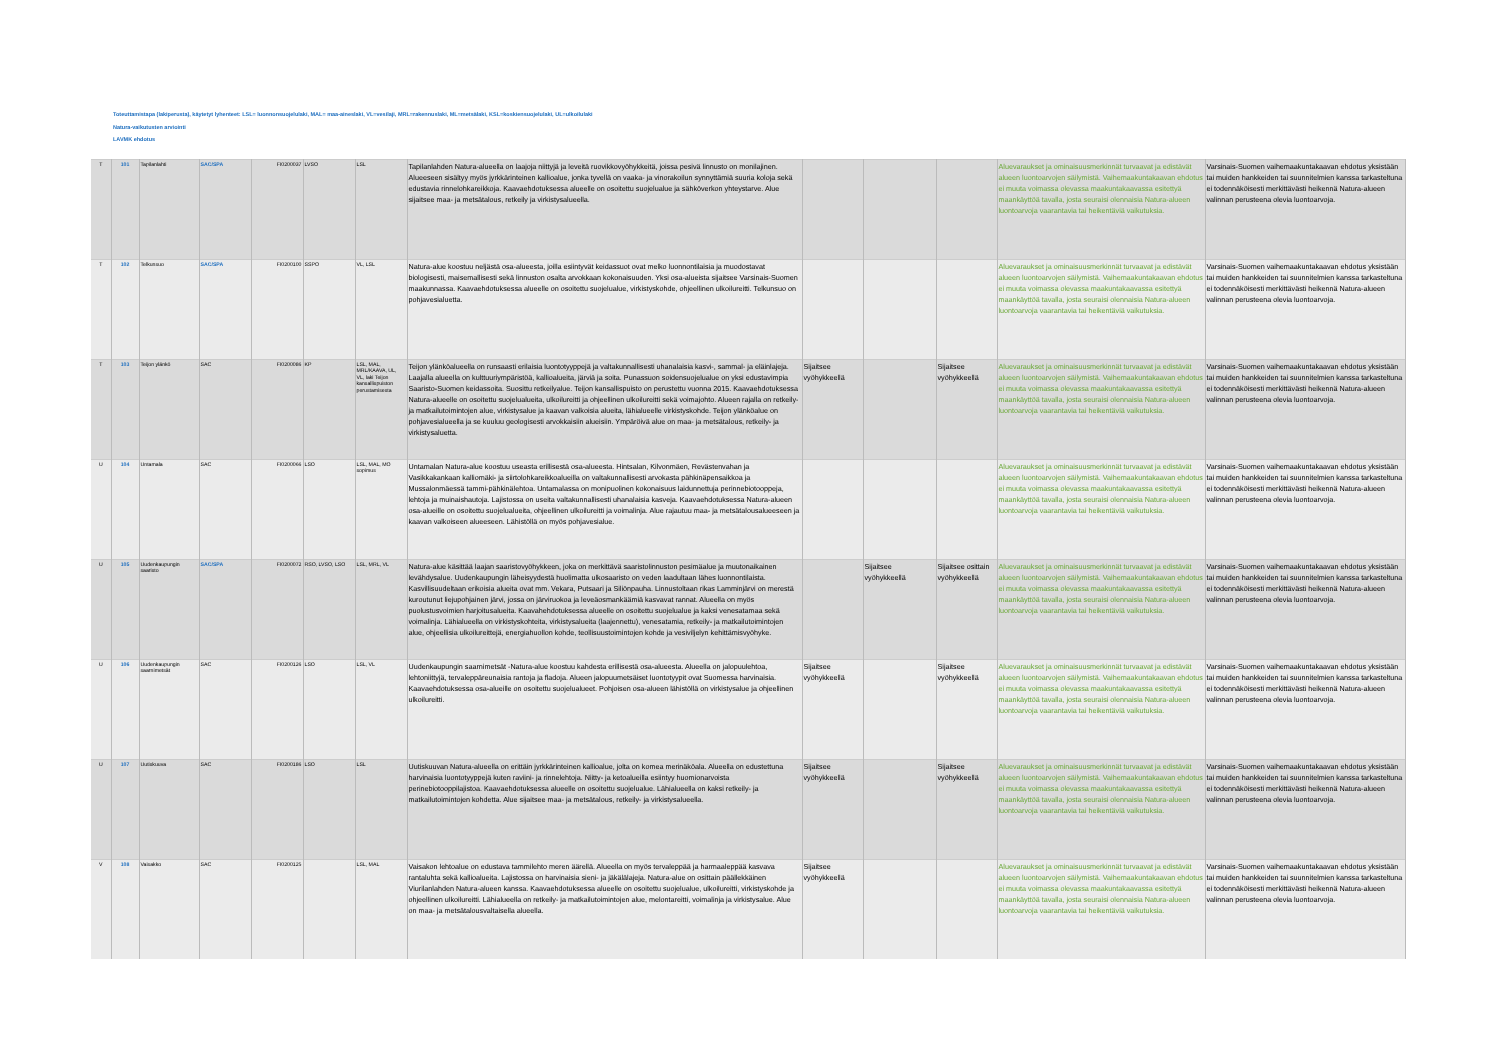Toteuttamistapa (lakiperusta), käytetyt lyhenteet: LSL= luonnonsuojelulaki, MAL= maa-aineslaki, VL=vesilaji, MRL=rakennuslaki, ML=metsälaki, KSL=koskiensuojelulaki, UL=ulkoilulaki
Natura-vaikutusten arviointi
LAVMK ehdotus
| T | 101 | Tapilanlahti | SAC/SPA | FI0200037 | LVSO | LSL | Tapilanlahden Natura-alueella on laajoja niittyjä ja leveitä ruovikkovyöhykkeitä, joissa pesivä linnusto on monilajinen. Alueeseen sisältyy myös jyrkkärinteinen kallioalue, jonka tyvellä on vaaka- ja vinorakoilun synnyttämiä suuria koloja sekä edustavia rinnelohkareikkoja. Kaavaehdotuksessa alueelle on osoitettu suojelualue ja sähköverkon yhteystarve. Alue sijaitsee maa- ja metsätalous, retkeily ja virkistysalueella. | | | | Aluevaraukset ja ominaisuusmerkinnät turvaavat ja edistävät alueen luontoarvojen säilymistä. Vaihemaakuntakaavan ehdotus ei muuta voimassa olevassa maakuntakaavassa esitettyä maankäyttöä tavalla, josta seuraisi olennaisia Natura-alueen luontoarvoja vaarantavia tai heikentäviä vaikutuksia. | Varsinais-Suomen vaihemaakuntakaavan ehdotus yksistään tai muiden hankkeiden tai suunnitelmien kanssa tarkasteltuna ei todennäköisesti merkittävästi heikennä Natura-alueen valinnan perusteena olevia luontoarvoja. |
| T | 102 | Telkunsuo | SAC/SPA | FI0200100 | SSPO | VL, LSL | Natura-alue koostuu neljästä osa-alueesta, joilla esiintyvät keidassuot ovat melko luonnontilaisia ja muodostavat biologisesti, maisemallisesti sekä linnuston osalta arvokkaan kokonaisuuden. Yksi osa-alueista sijaitsee Varsinais-Suomen maakunnassa. Kaavaehdotuksessa alueelle on osoitettu suojelualue, virkistyskohde, ohjeellinen ulkoilureitti. Telkunsuo on pohjavesialuetta. | | | | Aluevaraukset ja ominaisuusmerkinnät turvaavat ja edistävät alueen luontoarvojen säilymistä. Vaihemaakuntakaavan ehdotus ei muuta voimassa olevassa maakuntakaavassa esitettyä maankäyttöä tavalla, josta seuraisi olennaisia Natura-alueen luontoarvoja vaarantavia tai heikentäviä vaikutuksia. | Varsinais-Suomen vaihemaakuntakaavan ehdotus yksistään tai muiden hankkeiden tai suunnitelmien kanssa tarkasteltuna ei todennäköisesti merkittävästi heikennä Natura-alueen valinnan perusteena olevia luontoarvoja. |
| T | 103 | Teijon ylänkö | SAC | FI0200086 | KP | LSL, MAL, MRL/KAAVA, UL, VL, laki Teijon kansallispuiston perustamisesta | Teijon ylänköalueella on runsaasti erilaisia luontotyyppejä ja valtakunnallisesti uhanalaisia kasvi-, sammal- ja eläinlajeja. Laajalla alueella on kulttuuriympäristöä, kallioalueita, järviä ja soita. Punassuon soidensuojelualue on yksi edustavimpia Saaristo-Suomen keidassoita. Suosittu retkeilyalue. Teijon kansallispuisto on perustettu vuonna 2015. Kaavaehdotuksessa Natura-alueelle on osoitettu suojelualueita, ulkoilureitti ja ohjeellinen ulkoilureitti sekä voimajohto. Alueen rajalla on retkeily- ja matkailutoimintojen alue, virkistysalue ja kaavan valkoisia alueita, lähialueelle virkistyskohde. Teijon ylänköalue on pohjavesialueella ja se kuuluu geologisesti arvokkaisiin alueisiin. Ympäröivä alue on maa- ja metsätalous, retkeily- ja virkistysaluetta. | Sijaitsee vyöhykkeellä | | Sijaitsee vyöhykkeellä | Aluevaraukset ja ominaisuusmerkinnät turvaavat ja edistävät alueen luontoarvojen säilymistä. Vaihemaakuntakaavan ehdotus ei muuta voimassa olevassa maakuntakaavassa esitettyä maankäyttöä tavalla, josta seuraisi olennaisia Natura-alueen luontoarvoja vaarantavia tai heikentäviä vaikutuksia. | Varsinais-Suomen vaihemaakuntakaavan ehdotus yksistään tai muiden hankkeiden tai suunnitelmien kanssa tarkasteltuna ei todennäköisesti merkittävästi heikennä Natura-alueen valinnan perusteena olevia luontoarvoja. |
| U | 104 | Untamala | SAC | FI0200066 | LSO | LSL, MAL, MO sopimus | Untamalan Natura-alue koostuu useasta erillisestä osa-alueesta. Hintsalan, Kilvonmäen, Revästenvahan ja Vasikkakankaan kalliomäki- ja siirtolohkareikkoalueilla on valtakunnallisesti arvokasta pähkinäpensaikkoa ja Mussalonmäessä tammi-pähkinälehtoa. Untamalassa on monipuolinen kokonaisuus laidunnettuja perinnebiotooppeja, lehtoja ja muinaishautoja. Lajistossa on useita valtakunnallisesti uhanalaisia kasveja. Kaavaehdotuksessa Natura-alueen osa-alueille on osoitettu suojelualueita, ohjeellinen ulkoilureitti ja voimalinja. Alue rajautuu maa- ja metsätalousalueeseen ja kaavan valkoiseen alueeseen. Lähistöllä on myös pohjavesialue. | | | | Aluevaraukset ja ominaisuusmerkinnät turvaavat ja edistävät alueen luontoarvojen säilymistä. Vaihemaakuntakaavan ehdotus ei muuta voimassa olevassa maakuntakaavassa esitettyä maankäyttöä tavalla, josta seuraisi olennaisia Natura-alueen luontoarvoja vaarantavia tai heikentäviä vaikutuksia. | Varsinais-Suomen vaihemaakuntakaavan ehdotus yksistään tai muiden hankkeiden tai suunnitelmien kanssa tarkasteltuna ei todennäköisesti merkittävästi heikennä Natura-alueen valinnan perusteena olevia luontoarvoja. |
| U | 105 | Uudenkaupungin saaristo | SAC/SPA | FI0200072 | RSO, LVSO, LSO | LSL, MRL, VL | Natura-alue käsittää laajan saaristovyöhykkeen, joka on merkittävä saaristolinnuston pesimäalue ja muutonaikainen levähdysalue. Uudenkaupungin läheisyydestä huolimatta ulkosaaristo on veden laadultaan lähes luonnontilaista. Kasvillisuudeltaan erikoisia alueita ovat mm. Vekara, Putsaari ja Siliönpauha. Linnustoltaan rikas Lamminjärvi on merestä kuroutunut liejupohjainen järvi, jossa on järviruokoa ja leveäosmankäämiä kasvavat rannat. Alueella on myös puolustusvoimien harjoitusalueita. Kaavahehdotuksessa alueelle on osoitettu suojelualue ja kaksi venesatamaa sekä voimalinja. Lähialueella on virkistyskohteita, virkistysalueita (laajennettu), venesatamia, retkeily- ja matkailutoimintojen alue, ohjeellisia ulkoilureittejä, energiahuollon kohde, teollisuustoimintojen kohde ja vesiviljelyn kehittämisvyöhyke. | | Sijaitsee vyöhykkeellä | Sijaitsee osittain vyöhykkeellä | Aluevaraukset ja ominaisuusmerkinnät turvaavat ja edistävät alueen luontoarvojen säilymistä. Vaihemaakuntakaavan ehdotus ei muuta voimassa olevassa maakuntakaavassa esitettyä maankäyttöä tavalla, josta seuraisi olennaisia Natura-alueen luontoarvoja vaarantavia tai heikentäviä vaikutuksia. | Varsinais-Suomen vaihemaakuntakaavan ehdotus yksistään tai muiden hankkeiden tai suunnitelmien kanssa tarkasteltuna ei todennäköisesti merkittävästi heikennä Natura-alueen valinnan perusteena olevia luontoarvoja. |
| U | 106 | Uudenkaupungin saarnimetsät | SAC | FI0200126 | LSO | LSL, VL | Uudenkaupungin saarnimetsät -Natura-alue koostuu kahdesta erillisestä osa-alueesta. Alueella on jalopuulehtoa, lehtoniittyjä, tervaleppäreunaisia rantoja ja fladoja. Alueen jalopuumetsäiset luontotyypit ovat Suomessa harvinaisia. Kaavaehdotuksessa osa-alueille on osoitettu suojelualueet. Pohjoisen osa-alueen lähistöllä on virkistysalue ja ohjeellinen ulkoilureitti. | Sijaitsee vyöhykkeellä | | Sijaitsee vyöhykkeellä | Aluevaraukset ja ominaisuusmerkinnät turvaavat ja edistävät alueen luontoarvojen säilymistä. Vaihemaakuntakaavan ehdotus ei muuta voimassa olevassa maakuntakaavassa esitettyä maankäyttöä tavalla, josta seuraisi olennaisia Natura-alueen luontoarvoja vaarantavia tai heikentäviä vaikutuksia. | Varsinais-Suomen vaihemaakuntakaavan ehdotus yksistään tai muiden hankkeiden tai suunnitelmien kanssa tarkasteltuna ei todennäköisesti merkittävästi heikennä Natura-alueen valinnan perusteena olevia luontoarvoja. |
| U | 107 | Uutiskuuva | SAC | FI0200186 | LSO | LSL | Uutiskuuvan Natura-alueella on erittäin jyrkkärinteinen kallioalue, jolta on komea merinäköala. Alueella on edustettuna harvinaisia luontotyyppejä kuten raviini- ja rinnelehtoja. Niitty- ja ketoalueilla esiintyy huomionarvoista perinebiotooppilajistoa. Kaavaehdotuksessa alueelle on osoitettu suojelualue. Lähialueella on kaksi retkeily- ja matkailutoimintojen kohdetta. Alue sijaitsee maa- ja metsätalous, retkeily- ja virkistysalueella. | Sijaitsee vyöhykkeellä | | Sijaitsee vyöhykkeellä | Aluevaraukset ja ominaisuusmerkinnät turvaavat ja edistävät alueen luontoarvojen säilymistä. Vaihemaakuntakaavan ehdotus ei muuta voimassa olevassa maakuntakaavassa esitettyä maankäyttöä tavalla, josta seuraisi olennaisia Natura-alueen luontoarvoja vaarantavia tai heikentäviä vaikutuksia. | Varsinais-Suomen vaihemaakuntakaavan ehdotus yksistään tai muiden hankkeiden tai suunnitelmien kanssa tarkasteltuna ei todennäköisesti merkittävästi heikennä Natura-alueen valinnan perusteena olevia luontoarvoja. |
| V | 108 | Vaisakko | SAC | FI0200125 | | LSL, MAL | Vaisakon lehtoalue on edustava tammilehto meren äärellä. Alueella on myös tervaleppää ja harmaaleppää kasvava rantaluhta sekä kallioalueita. Lajistossa on harvinaisia sieni- ja jäkälälajeja. Natura-alue on osittain päällekkäinen Viurilanlahden Natura-alueen kanssa. Kaavaehdotuksessa alueelle on osoitettu suojelualue, ulkoilureitti, virkistyskohde ja ohjeellinen ulkoilureitti. Lähialueella on retkeily- ja matkailutoimintojen alue, melontareitti, voimalinja ja virkistysalue. Alue on maa- ja metsätalousvaltaisella alueella. | Sijaitsee vyöhykkeellä | | | Aluevaraukset ja ominaisuusmerkinnät turvaavat ja edistävät alueen luontoarvojen säilymistä. Vaihemaakuntakaavan ehdotus ei muuta voimassa olevassa maakuntakaavassa esitettyä maankäyttöä tavalla, josta seuraisi olennaisia Natura-alueen luontoarvoja vaarantavia tai heikentäviä vaikutuksia. | Varsinais-Suomen vaihemaakuntakaavan ehdotus yksistään tai muiden hankkeiden tai suunnitelmien kanssa tarkasteltuna ei todennäköisesti merkittävästi heikennä Natura-alueen valinnan perusteena olevia luontoarvoja. |